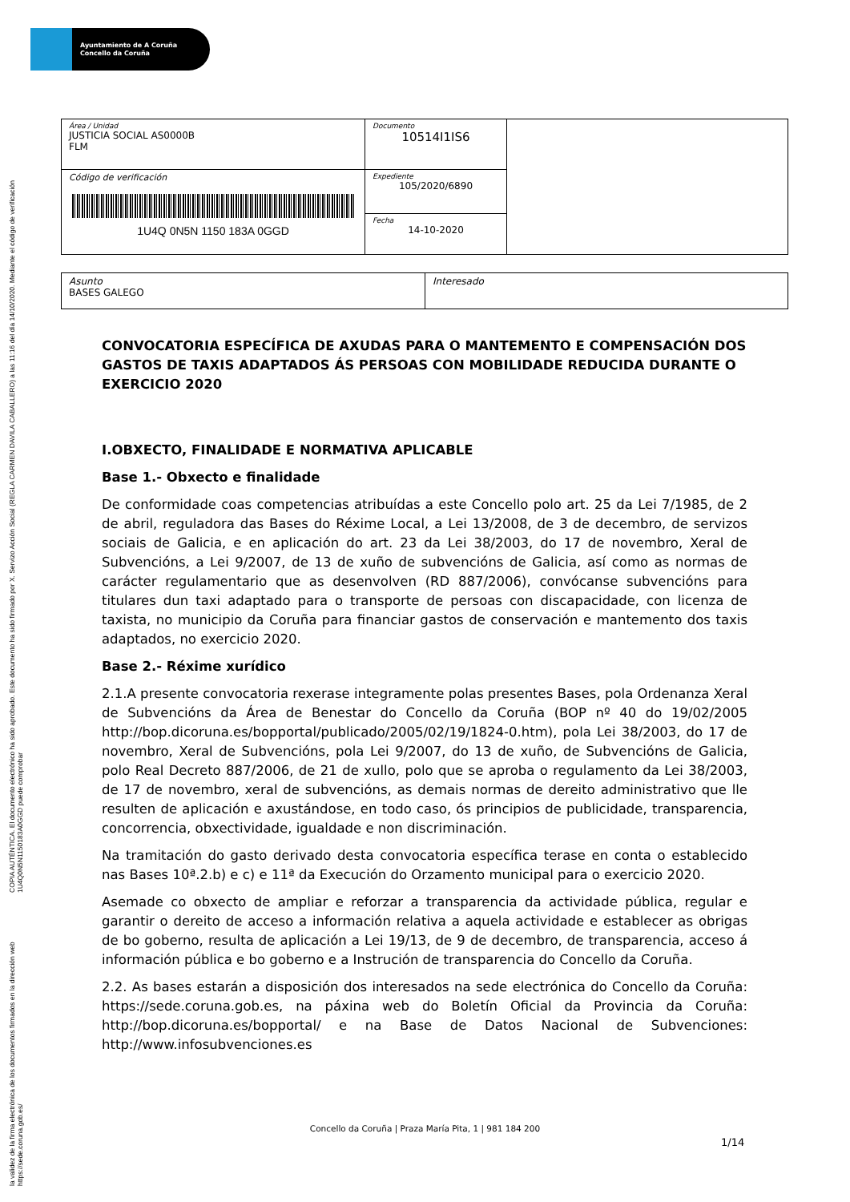Ayuntamiento de A Coruña
Concello da Coruña
COPIA AUTÉNTICA. El documento electrónico ha sido aprobado. Este documento ha sido firmado por X. Servizo Acción Social (REGLA CARMEN DAVILA CABALLERO) a las 11:16 del día 14/10/2020. Mediante el código de verificación 1U4Q0N5N1150183A0GGD puede comprobar
la validez de la firma electrónica de los documentos firmados en la dirección web https://sede.coruna.gob.es/
| Área / Unidad JUSTICIA SOCIAL AS0000B FLM | Documento 10514I1IS6 | |
| Código de verificación 1U4Q 0N5N 1150 183A 0GGD | Expediente 105/2020/6890 | |
| | Fecha 14-10-2020 | |
| Asunto BASES GALEGO | Interesado |
CONVOCATORIA ESPECÍFICA DE AXUDAS PARA O MANTEMENTO E COMPENSACIÓN DOS GASTOS DE TAXIS ADAPTADOS ÁS PERSOAS CON MOBILIDADE REDUCIDA DURANTE O EXERCICIO 2020
I.OBXECTO, FINALIDADE E NORMATIVA APLICABLE
Base 1.- Obxecto e finalidade
De conformidade coas competencias atribuídas a este Concello polo art. 25 da Lei 7/1985, de 2 de abril, reguladora das Bases do Réxime Local, a Lei 13/2008, de 3 de decembro, de servizos sociais de Galicia, e en aplicación do art. 23 da Lei 38/2003, do 17 de novembro, Xeral de Subvencións, a Lei 9/2007, de 13 de xuño de subvencións de Galicia, así como as normas de carácter regulamentario que as desenvolven (RD 887/2006), convócanse subvencións para titulares dun taxi adaptado para o transporte de persoas con discapacidade, con licenza de taxista, no municipio da Coruña para financiar gastos de conservación e mantemento dos taxis adaptados, no exercicio 2020.
Base 2.- Réxime xurídico
2.1.A presente convocatoria rexerase integramente polas presentes Bases, pola Ordenanza Xeral de Subvencións da Área de Benestar do Concello da Coruña (BOP nº 40 do 19/02/2005 http://bop.dicoruna.es/bopportal/publicado/2005/02/19/1824-0.htm), pola Lei 38/2003, do 17 de novembro, Xeral de Subvencións, pola Lei 9/2007, do 13 de xuño, de Subvencións de Galicia, polo Real Decreto 887/2006, de 21 de xullo, polo que se aproba o regulamento da Lei 38/2003, de 17 de novembro, xeral de subvencións, as demais normas de dereito administrativo que lle resulten de aplicación e axustándose, en todo caso, ós principios de publicidade, transparencia, concorrencia, obxectividade, igualdade e non discriminación.
Na tramitación do gasto derivado desta convocatoria específica terase en conta o establecido nas Bases 10ª.2.b) e c) e 11ª da Execución do Orzamento municipal para o exercicio 2020.
Asemade co obxecto de ampliar e reforzar a transparencia da actividade pública, regular e garantir o dereito de acceso a información relativa a aquela actividade e establecer as obrigas de bo goberno, resulta de aplicación a Lei 19/13, de 9 de decembro, de transparencia, acceso á información pública e bo goberno e a Instrución de transparencia do Concello da Coruña.
2.2. As bases estarán a disposición dos interesados na sede electrónica do Concello da Coruña: https://sede.coruna.gob.es, na páxina web do Boletín Oficial da Provincia da Coruña: http://bop.dicoruna.es/bopportal/ e na Base de Datos Nacional de Subvenciones: http://www.infosubvenciones.es
Concello da Coruña | Praza María Pita, 1 | 981 184 200
1/14